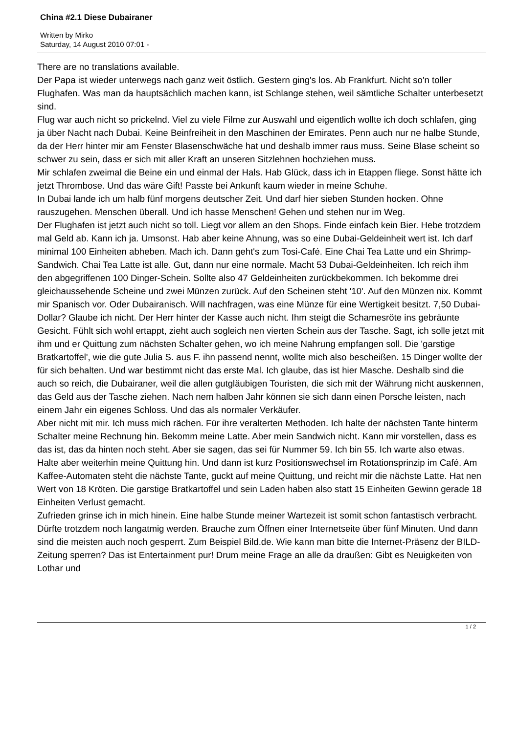China #2.1 Diese Dubairaner
Written by Mirko
Saturday, 14 August 2010 07:01 -
There are no translations available.
Der Papa ist wieder unterwegs nach ganz weit östlich. Gestern ging's los. Ab Frankfurt. Nicht so'n toller Flughafen. Was man da hauptsächlich machen kann, ist Schlange stehen, weil sämtliche Schalter unterbesetzt sind.
Flug war auch nicht so prickelnd. Viel zu viele Filme zur Auswahl und eigentlich wollte ich doch schlafen, ging ja über Nacht nach Dubai. Keine Beinfreiheit in den Maschinen der Emirates. Penn auch nur ne halbe Stunde, da der Herr hinter mir am Fenster Blasenschwäche hat und deshalb immer raus muss. Seine Blase scheint so schwer zu sein, dass er sich mit aller Kraft an unseren Sitzlehnen hochziehen muss.
Mir schlafen zweimal die Beine ein und einmal der Hals. Hab Glück, dass ich in Etappen fliege. Sonst hätte ich jetzt Thrombose. Und das wäre Gift! Passte bei Ankunft kaum wieder in meine Schuhe.
In Dubai lande ich um halb fünf morgens deutscher Zeit. Und darf hier sieben Stunden hocken. Ohne rauszugehen. Menschen überall. Und ich hasse Menschen! Gehen und stehen nur im Weg.
Der Flughafen ist jetzt auch nicht so toll. Liegt vor allem an den Shops. Finde einfach kein Bier. Hebe trotzdem mal Geld ab. Kann ich ja. Umsonst. Hab aber keine Ahnung, was so eine Dubai-Geldeinheit wert ist. Ich darf minimal 100 Einheiten abheben. Mach ich. Dann geht's zum Tosi-Café. Eine Chai Tea Latte und ein Shrimp-Sandwich. Chai Tea Latte ist alle. Gut, dann nur eine normale. Macht 53 Dubai-Geldeinheiten. Ich reich ihm den abgegriffenen 100 Dinger-Schein. Sollte also 47 Geldeinheiten zurückbekommen. Ich bekomme drei gleichaussehende Scheine und zwei Münzen zurück. Auf den Scheinen steht '10'. Auf den Münzen nix. Kommt mir Spanisch vor. Oder Dubairanisch. Will nachfragen, was eine Münze für eine Wertigkeit besitzt. 7,50 Dubai-Dollar? Glaube ich nicht. Der Herr hinter der Kasse auch nicht. Ihm steigt die Schamesröte ins gebräunte Gesicht. Fühlt sich wohl ertappt, zieht auch sogleich nen vierten Schein aus der Tasche. Sagt, ich solle jetzt mit ihm und er Quittung zum nächsten Schalter gehen, wo ich meine Nahrung empfangen soll. Die 'garstige Bratkartoffel', wie die gute Julia S. aus F. ihn passend nennt, wollte mich also bescheißen. 15 Dinger wollte der für sich behalten. Und war bestimmt nicht das erste Mal. Ich glaube, das ist hier Masche. Deshalb sind die auch so reich, die Dubairaner, weil die allen gutgläubigen Touristen, die sich mit der Währung nicht auskennen, das Geld aus der Tasche ziehen. Nach nem halben Jahr können sie sich dann einen Porsche leisten, nach einem Jahr ein eigenes Schloss. Und das als normaler Verkäufer.
Aber nicht mit mir. Ich muss mich rächen. Für ihre veralterten Methoden. Ich halte der nächsten Tante hinterm Schalter meine Rechnung hin. Bekomm meine Latte. Aber mein Sandwich nicht. Kann mir vorstellen, dass es das ist, das da hinten noch steht. Aber sie sagen, das sei für Nummer 59. Ich bin 55. Ich warte also etwas. Halte aber weiterhin meine Quittung hin. Und dann ist kurz Positionswechsel im Rotationsprinzip im Café. Am Kaffee-Automaten steht die nächste Tante, guckt auf meine Quittung, und reicht mir die nächste Latte. Hat nen Wert von 18 Kröten. Die garstige Bratkartoffel und sein Laden haben also statt 15 Einheiten Gewinn gerade 18 Einheiten Verlust gemacht.
Zufrieden grinse ich in mich hinein. Eine halbe Stunde meiner Wartezeit ist somit schon fantastisch verbracht. Dürfte trotzdem noch langatmig werden. Brauche zum Öffnen einer Internetseite über fünf Minuten. Und dann sind die meisten auch noch gesperrt. Zum Beispiel Bild.de. Wie kann man bitte die Internet-Präsenz der BILD-Zeitung sperren? Das ist Entertainment pur! Drum meine Frage an alle da draußen: Gibt es Neuigkeiten von Lothar und
1 / 2